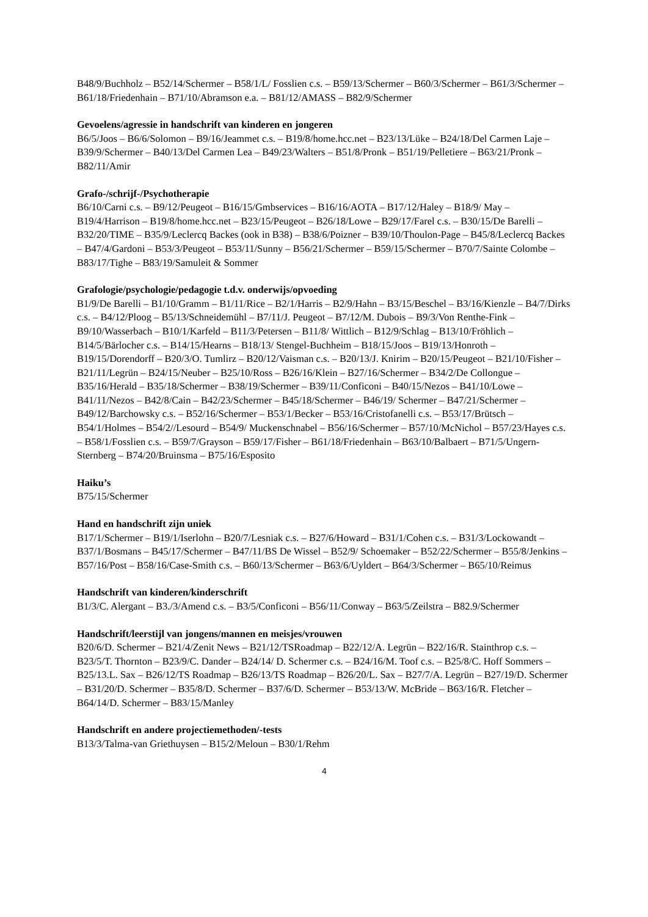B48/9/Buchholz – B52/14/Schermer – B58/1/L/ Fosslien c.s. – B59/13/Schermer – B60/3/Schermer – B61/3/Schermer – B61/18/Friedenhain – B71/10/Abramson e.a. – B81/12/AMASS – B82/9/Schermer
Gevoelens/agressie in handschrift van kinderen en jongeren
B6/5/Joos – B6/6/Solomon – B9/16/Jeammet c.s. – B19/8/home.hcc.net – B23/13/Lüke – B24/18/Del Carmen Laje – B39/9/Schermer – B40/13/Del Carmen Lea – B49/23/Walters – B51/8/Pronk – B51/19/Pelletiere – B63/21/Pronk – B82/11/Amir
Grafo-/schrijf-/Psychotherapie
B6/10/Carni c.s. – B9/12/Peugeot – B16/15/Gmbservices – B16/16/AOTA – B17/12/Haley – B18/9/ May – B19/4/Harrison – B19/8/home.hcc.net – B23/15/Peugeot – B26/18/Lowe – B29/17/Farel c.s. – B30/15/De Barelli – B32/20/TIME – B35/9/Leclercq Backes (ook in B38) – B38/6/Poizner – B39/10/Thoulon-Page – B45/8/Leclercq Backes – B47/4/Gardoni – B53/3/Peugeot – B53/11/Sunny – B56/21/Schermer – B59/15/Schermer – B70/7/Sainte Colombe – B83/17/Tighe – B83/19/Samuleit & Sommer
Grafologie/psychologie/pedagogie t.d.v. onderwijs/opvoeding
B1/9/De Barelli – B1/10/Gramm – B1/11/Rice – B2/1/Harris – B2/9/Hahn – B3/15/Beschel – B3/16/Kienzle – B4/7/Dirks c.s. – B4/12/Ploog – B5/13/Schneidemühl – B7/11/J. Peugeot – B7/12/M. Dubois – B9/3/Von Renthe-Fink – B9/10/Wasserbach – B10/1/Karfeld – B11/3/Petersen – B11/8/ Wittlich – B12/9/Schlag – B13/10/Fröhlich – B14/5/Bärlocher c.s. – B14/15/Hearns – B18/13/ Stengel-Buchheim – B18/15/Joos – B19/13/Honroth – B19/15/Dorendorff – B20/3/O. Tumlirz – B20/12/Vaisman c.s. – B20/13/J. Knirim – B20/15/Peugeot – B21/10/Fisher – B21/11/Legrün – B24/15/Neuber – B25/10/Ross – B26/16/Klein – B27/16/Schermer – B34/2/De Collongue – B35/16/Herald – B35/18/Schermer – B38/19/Schermer – B39/11/Conficoni – B40/15/Nezos – B41/10/Lowe – B41/11/Nezos – B42/8/Cain – B42/23/Schermer – B45/18/Schermer – B46/19/ Schermer – B47/21/Schermer – B49/12/Barchowsky c.s. – B52/16/Schermer – B53/1/Becker – B53/16/Cristofanelli c.s. – B53/17/Brütsch – B54/1/Holmes – B54/2//Lesourd – B54/9/ Muckenschnabel – B56/16/Schermer – B57/10/McNichol – B57/23/Hayes c.s. – B58/1/Fosslien c.s. – B59/7/Grayson – B59/17/Fisher – B61/18/Friedenhain – B63/10/Balbaert – B71/5/Ungern-Sternberg – B74/20/Bruinsma – B75/16/Esposito
Haiku’s
B75/15/Schermer
Hand en handschrift zijn uniek
B17/1/Schermer – B19/1/Iserlohn – B20/7/Lesniak c.s. – B27/6/Howard – B31/1/Cohen c.s. – B31/3/Lockowandt – B37/1/Bosmans – B45/17/Schermer – B47/11/BS De Wissel – B52/9/ Schoemaker – B52/22/Schermer – B55/8/Jenkins – B57/16/Post – B58/16/Case-Smith c.s. – B60/13/Schermer – B63/6/Uyldert – B64/3/Schermer – B65/10/Reimus
Handschrift van kinderen/kinderschrift
B1/3/C. Alergant – B3./3/Amend c.s. – B3/5/Conficoni – B56/11/Conway – B63/5/Zeilstra – B82.9/Schermer
Handschrift/leerstijl van jongens/mannen en meisjes/vrouwen
B20/6/D. Schermer – B21/4/Zenit News – B21/12/TSRoadmap – B22/12/A. Legrün – B22/16/R. Stainthrop c.s. – B23/5/T. Thornton – B23/9/C. Dander – B24/14/ D. Schermer c.s. – B24/16/M. Toof c.s. – B25/8/C. Hoff Sommers – B25/13.L. Sax – B26/12/TS Roadmap – B26/13/TS Roadmap – B26/20/L. Sax – B27/7/A. Legrün – B27/19/D. Schermer – B31/20/D. Schermer – B35/8/D. Schermer – B37/6/D. Schermer – B53/13/W. McBride – B63/16/R. Fletcher – B64/14/D. Schermer – B83/15/Manley
Handschrift en andere projectiemethoden/-tests
B13/3/Talma-van Griethuysen – B15/2/Meloun – B30/1/Rehm
4